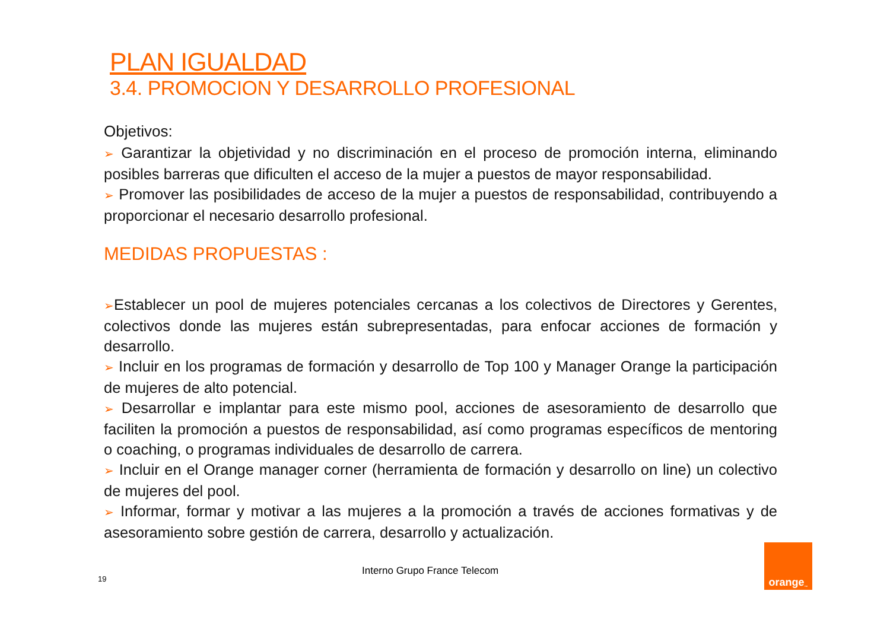PLAN IGUALDAD
3.4. PROMOCION Y DESARROLLO PROFESIONAL
Objetivos:
➢ Garantizar la objetividad y no discriminación en el proceso de promoción interna, eliminando posibles barreras que dificulten el acceso de la mujer a puestos de mayor responsabilidad.
➢ Promover las posibilidades de acceso de la mujer a puestos de responsabilidad, contribuyendo a proporcionar el necesario desarrollo profesional.
MEDIDAS PROPUESTAS :
➢Establecer un pool de mujeres potenciales cercanas a los colectivos de Directores y Gerentes, colectivos donde las mujeres están subrepresentadas, para enfocar acciones de formación y desarrollo.
➢ Incluir en los programas de formación y desarrollo de Top 100 y Manager Orange la participación de mujeres de alto potencial.
➢ Desarrollar e implantar para este mismo pool, acciones de asesoramiento de desarrollo que faciliten la promoción a puestos de responsabilidad, así como programas específicos de mentoring o coaching, o programas individuales de desarrollo de carrera.
➢ Incluir en el Orange manager corner (herramienta de formación y desarrollo on line) un colectivo de mujeres del pool.
➢ Informar, formar y motivar a las mujeres a la promoción a través de acciones formativas y de asesoramiento sobre gestión de carrera, desarrollo y actualización.
19
Interno Grupo France Telecom
orange<sup>™</sup>